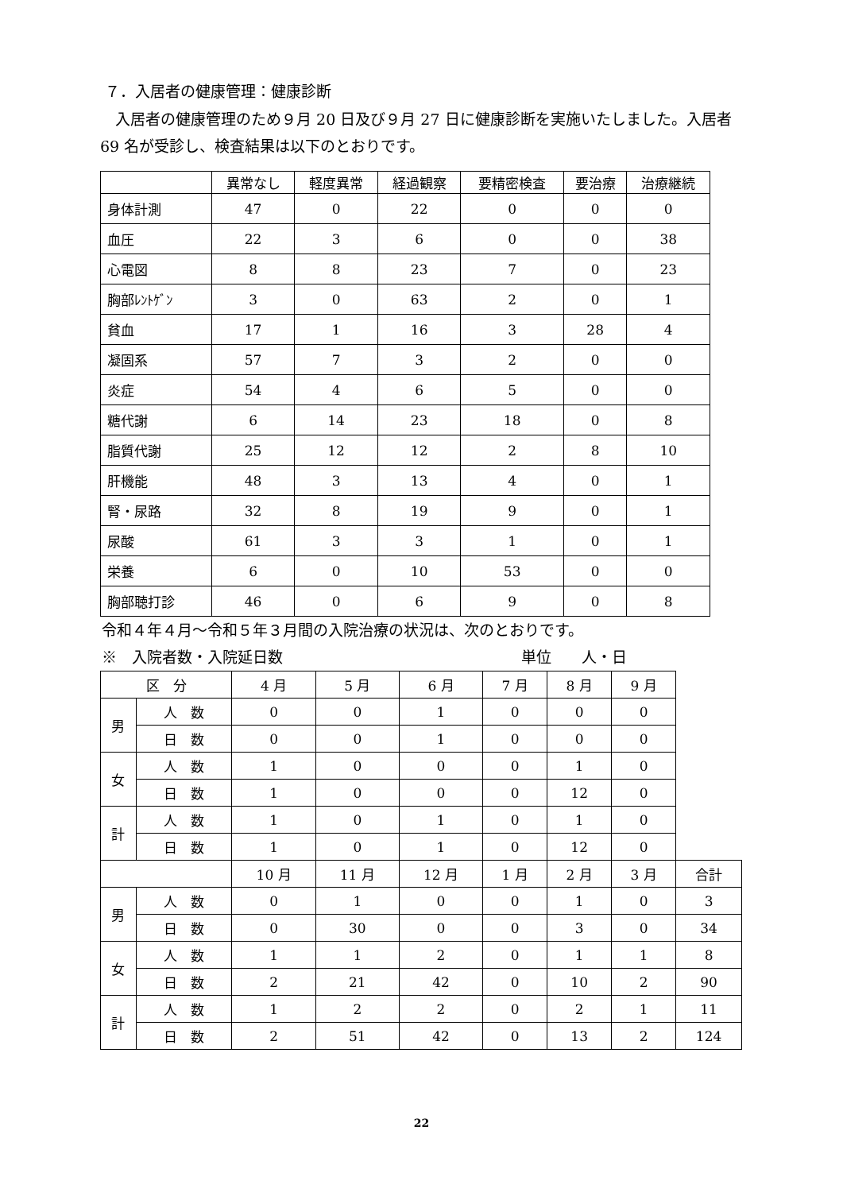７．入居者の健康管理：健康診断
　入居者の健康管理のため９月 20 日及び９月 27 日に健康診断を実施いたしました。入居者 69 名が受診し、検査結果は以下のとおりです。
| | 異常なし | 軽度異常 | 経過観察 | 要精密検査 | 要治療 | 治療継続 |
| --- | --- | --- | --- | --- | --- | --- |
| 身体計測 | 47 | 0 | 22 | 0 | 0 | 0 |
| 血圧 | 22 | 3 | 6 | 0 | 0 | 38 |
| 心電図 | 8 | 8 | 23 | 7 | 0 | 23 |
| 胸部ﾚﾝﾄｹﾞﾝ | 3 | 0 | 63 | 2 | 0 | 1 |
| 貧血 | 17 | 1 | 16 | 3 | 28 | 4 |
| 凝固系 | 57 | 7 | 3 | 2 | 0 | 0 |
| 炎症 | 54 | 4 | 6 | 5 | 0 | 0 |
| 糖代謝 | 6 | 14 | 23 | 18 | 0 | 8 |
| 脂質代謝 | 25 | 12 | 12 | 2 | 8 | 10 |
| 肝機能 | 48 | 3 | 13 | 4 | 0 | 1 |
| 腎・尿路 | 32 | 8 | 19 | 9 | 0 | 1 |
| 尿酸 | 61 | 3 | 3 | 1 | 0 | 1 |
| 栄養 | 6 | 0 | 10 | 53 | 0 | 0 |
| 胸部聴打診 | 46 | 0 | 6 | 9 | 0 | 8 |
令和４年４月～令和５年３月間の入院治療の状況は、次のとおりです。
※　入院者数・入院延日数 単位　　人・日
| 区 分 | | 4 月 | 5 月 | 6 月 | 7 月 | 8 月 | 9 月 | |
| 男 | 人 数 | 0 | 0 | 1 | 0 | 0 | 0 | |
| | 日 数 | 0 | 0 | 1 | 0 | 0 | 0 | |
| 女 | 人 数 | 1 | 0 | 0 | 0 | 1 | 0 | |
| | 日 数 | 1 | 0 | 0 | 0 | 12 | 0 | |
| 計 | 人 数 | 1 | 0 | 1 | 0 | 1 | 0 | |
| | 日 数 | 1 | 0 | 1 | 0 | 12 | 0 | |
| | | 10 月 | 11 月 | 12 月 | 1 月 | 2 月 | 3 月 | 合計 |
| 男 | 人 数 | 0 | 1 | 0 | 0 | 1 | 0 | 3 |
| | 日 数 | 0 | 30 | 0 | 0 | 3 | 0 | 34 |
| 女 | 人 数 | 1 | 1 | 2 | 0 | 1 | 1 | 8 |
| | 日 数 | 2 | 21 | 42 | 0 | 10 | 2 | 90 |
| 計 | 人 数 | 1 | 2 | 2 | 0 | 2 | 1 | 11 |
| | 日 数 | 2 | 51 | 42 | 0 | 13 | 2 | 124 |
22